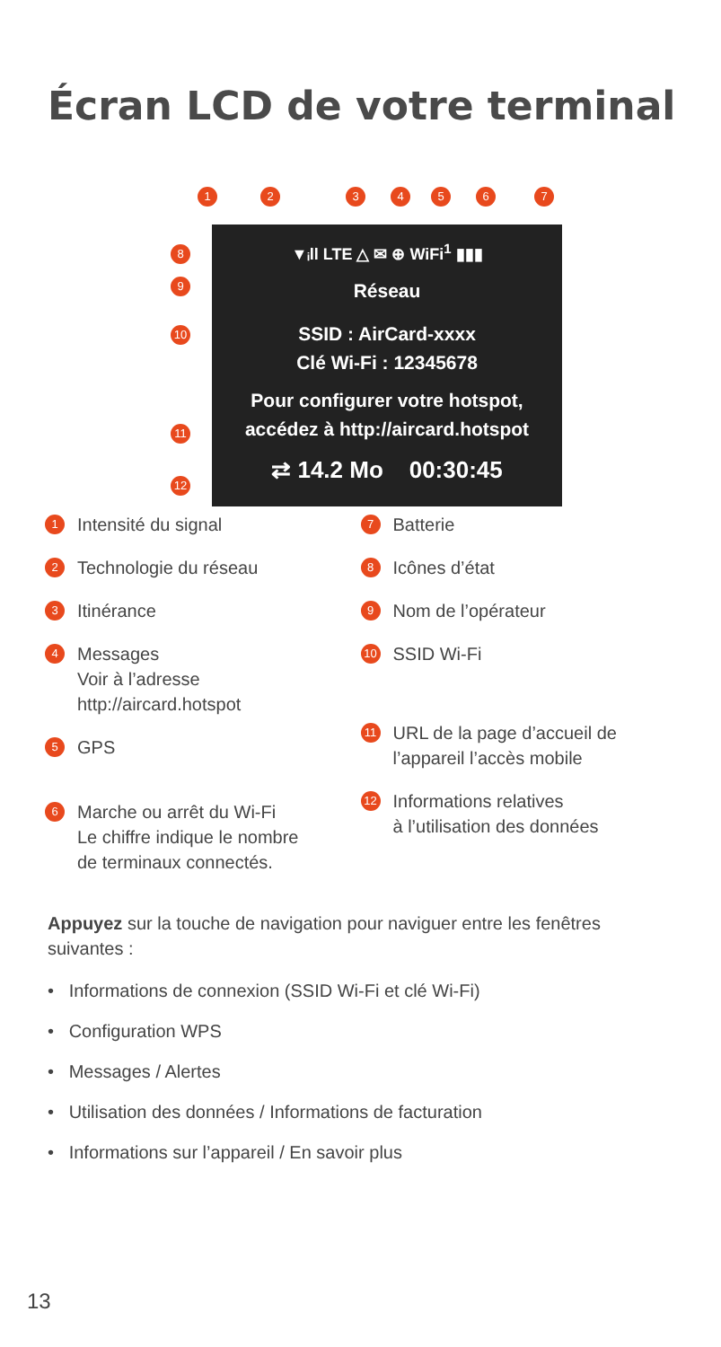Écran LCD de votre terminal
1 2 3 4 5 6 7
8
9
10
11
12
▼ᵢll LTE △ ✉ ⊕ WiFi<sup>1</sup> ▮▮▮
Réseau
SSID : AirCard-xxxx
Clé Wi-Fi : 12345678
Pour configurer votre hotspot,
accédez à http://aircard.hotspot
⇄ 14.2 Mo 00:30:45
1 Intensité du signal
2 Technologie du réseau
3 Itinérance
4 Messages
Voir à l’adresse
http://aircard.hotspot
5 GPS
6 Marche ou arrêt du Wi-Fi
Le chiffre indique le nombre
de terminaux connectés.
7 Batterie
8 Icônes d’état
9 Nom de l’opérateur
10 SSID Wi-Fi
11 URL de la page d’accueil de
l’appareil l’accès mobile
12 Informations relatives
à l’utilisation des données
Appuyez sur la touche de navigation pour naviguer entre les fenêtres suivantes :
• Informations de connexion (SSID Wi-Fi et clé Wi-Fi)
• Configuration WPS
• Messages / Alertes
• Utilisation des données / Informations de facturation
• Informations sur l’appareil / En savoir plus
13